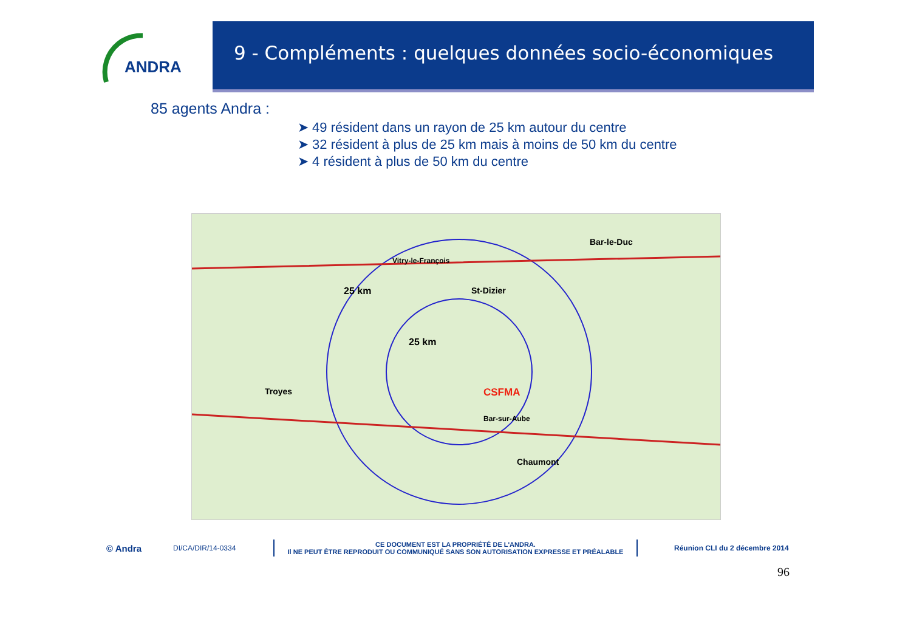ANDRA
9 - Compléments : quelques données socio-économiques
85 agents Andra :
➤ 49 résident dans un rayon de 25 km autour du centre
➤ 32 résident à plus de 25 km mais à moins de 50 km du centre
➤ 4 résident à plus de 50 km du centre
25 km
25 km
CSFMA
Troyes
St-Dizier
Bar-le-Duc
Chaumont
Bar-sur-Aube
Vitry-le-François
© Andra DI/CA/DIR/14-0334
CE DOCUMENT EST LA PROPRIÉTÉ DE L'ANDRA.
Il NE PEUT ÊTRE REPRODUIT OU COMMUNIQUÉ SANS SON AUTORISATION EXPRESSE ET PRÉALABLE
Réunion CLI du 2 décembre 2014
96